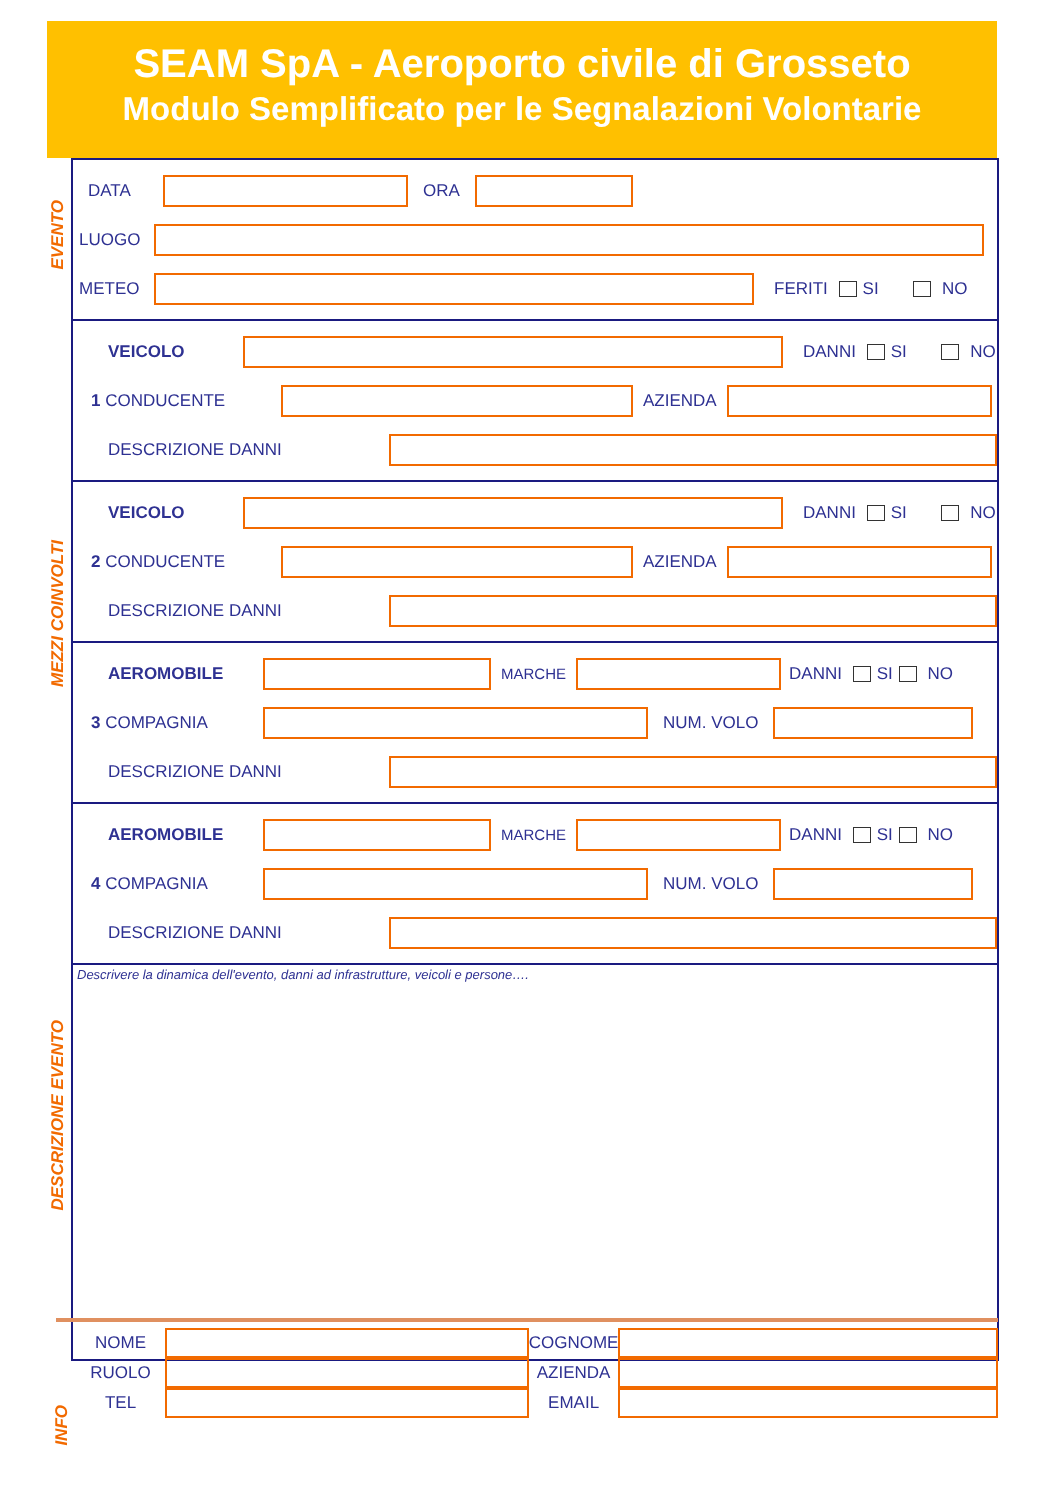SEAM SpA - Aeroporto civile di Grosseto
Modulo Semplificato per le Segnalazioni Volontarie
EVENTO
MEZZI COINVOLTI
DESCRIZIONE EVENTO
INFO
DATA ORA
LUOGO
METEO FERITI SI NO
VEICOLO DANNI SI NO
1 CONDUCENTE AZIENDA
DESCRIZIONE DANNI
VEICOLO DANNI SI NO
2 CONDUCENTE AZIENDA
DESCRIZIONE DANNI
AEROMOBILE MARCHE DANNI SI NO
3 COMPAGNIA NUM. VOLO
DESCRIZIONE DANNI
AEROMOBILE MARCHE DANNI SI NO
4 COMPAGNIA NUM. VOLO
DESCRIZIONE DANNI
Descrivere la dinamica dell'evento, danni ad infrastrutture, veicoli e persone….
NOME COGNOME
RUOLO AZIENDA
TEL EMAIL